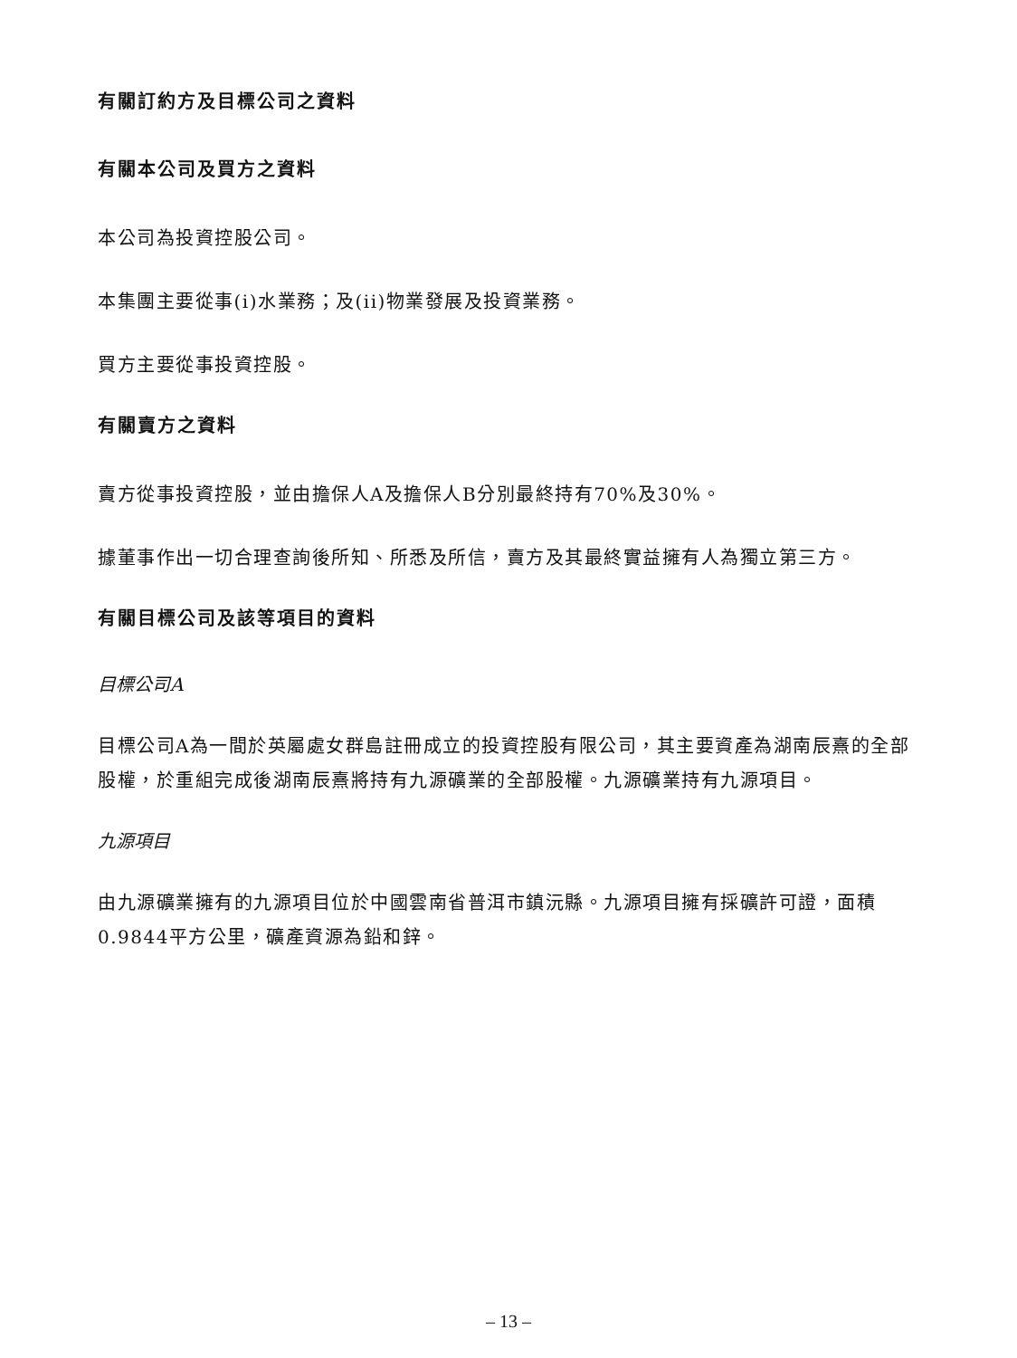有關訂約方及目標公司之資料
有關本公司及買方之資料
本公司為投資控股公司。
本集團主要從事(i)水業務；及(ii)物業發展及投資業務。
買方主要從事投資控股。
有關賣方之資料
賣方從事投資控股，並由擔保人A及擔保人B分別最終持有70%及30%。
據董事作出一切合理查詢後所知、所悉及所信，賣方及其最終實益擁有人為獨立第三方。
有關目標公司及該等項目的資料
目標公司A
目標公司A為一間於英屬處女群島註冊成立的投資控股有限公司，其主要資產為湖南辰熹的全部股權，於重組完成後湖南辰熹將持有九源礦業的全部股權。九源礦業持有九源項目。
九源項目
由九源礦業擁有的九源項目位於中國雲南省普洱市鎮沅縣。九源項目擁有採礦許可證，面積0.9844平方公里，礦產資源為鉛和鋅。
– 13 –